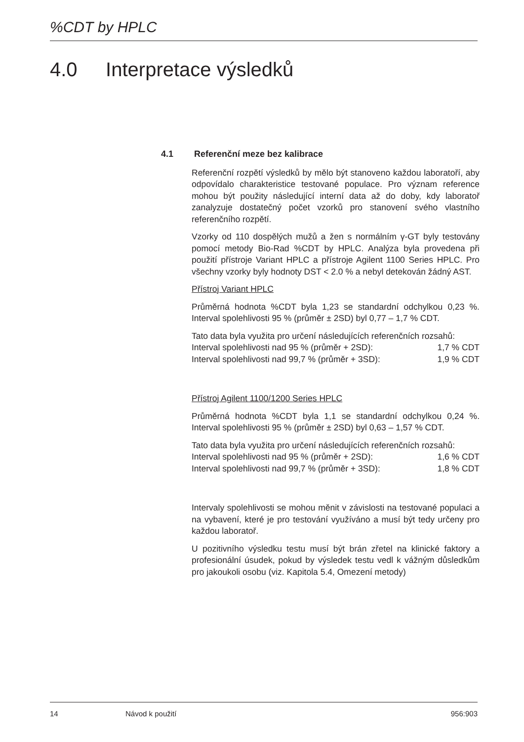%CDT by HPLC
4.0 Interpretace výsledků
4.1 Referenční meze bez kalibrace
Referenční rozpětí výsledků by mělo být stanoveno každou laboratoří, aby odpovídalo charakteristice testované populace. Pro význam reference mohou být použity následující interní data až do doby, kdy laboratoř zanalyzuje dostatečný počet vzorků pro stanovení svého vlastního referenčního rozpětí.
Vzorky od 110 dospělých mužů a žen s normálním γ-GT byly testovány pomocí metody Bio-Rad %CDT by HPLC. Analýza byla provedena při použití přístroje Variant HPLC a přístroje Agilent 1100 Series HPLC. Pro všechny vzorky byly hodnoty DST < 2.0 % a nebyl detekován žádný AST.
Přístroj Variant HPLC
Průměrná hodnota %CDT byla 1,23 se standardní odchylkou 0,23 %. Interval spolehlivosti 95 % (průměr ± 2SD) byl 0,77 – 1,7 % CDT.
Tato data byla využita pro určení následujících referenčních rozsahů:
Interval spolehlivosti nad 95 % (průměr + 2SD): 1,7 % CDT
Interval spolehlivosti nad 99,7 % (průměr + 3SD): 1,9 % CDT
Přístroj Agilent 1100/1200 Series HPLC
Průměrná hodnota %CDT byla 1,1 se standardní odchylkou 0,24 %. Interval spolehlivosti 95 % (průměr ± 2SD) byl 0,63 – 1,57 % CDT.
Tato data byla využita pro určení následujících referenčních rozsahů:
Interval spolehlivosti nad 95 % (průměr + 2SD): 1,6 % CDT
Interval spolehlivosti nad 99,7 % (průměr + 3SD): 1,8 % CDT
Intervaly spolehlivosti se mohou měnit v závislosti na testované populaci a na vybavení, které je pro testování využíváno a musí být tedy určeny pro každou laboratoř.
U pozitivního výsledku testu musí být brán zřetel na klinické faktory a profesionální úsudek, pokud by výsledek testu vedl k vážným důsledkům pro jakoukoli osobu (viz. Kapitola 5.4, Omezení metody)
14 Návod k použití 956:903